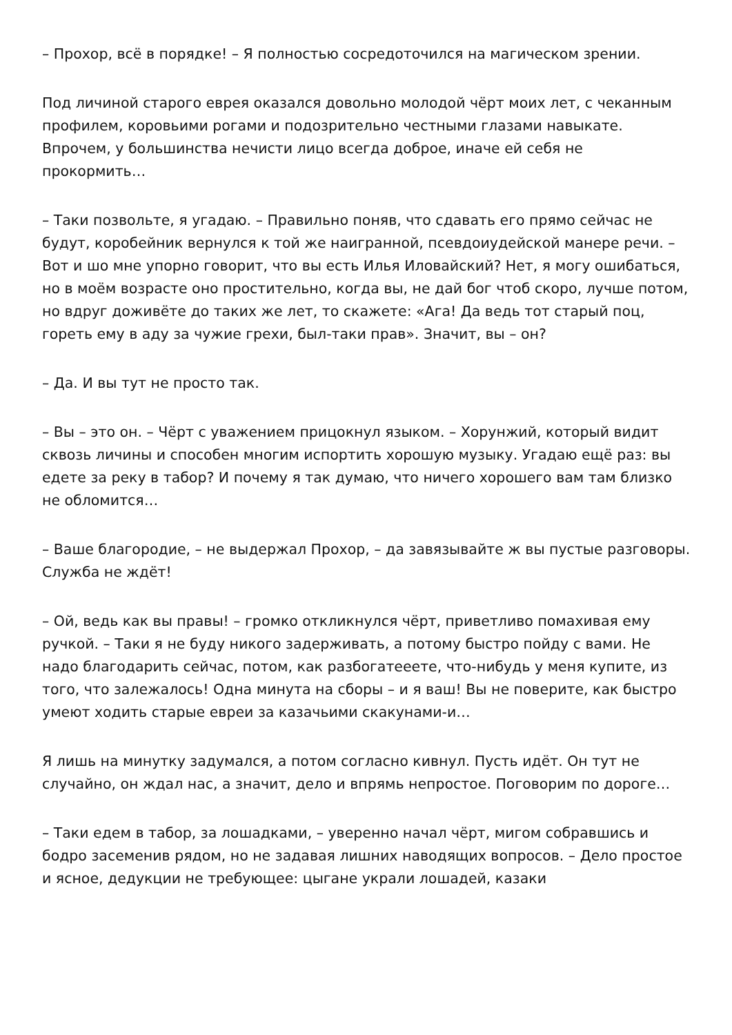– Прохор, всё в порядке! – Я полностью сосредоточился на магическом зрении.
Под личиной старого еврея оказался довольно молодой чёрт моих лет, с чеканным профилем, коровьими рогами и подозрительно честными глазами навыкате. Впрочем, у большинства нечисти лицо всегда доброе, иначе ей себя не прокормить…
– Таки позвольте, я угадаю. – Правильно поняв, что сдавать его прямо сейчас не будут, коробейник вернулся к той же наигранной, псевдоиудейской манере речи. – Вот и шо мне упорно говорит, что вы есть Илья Иловайский? Нет, я могу ошибаться, но в моём возрасте оно простительно, когда вы, не дай бог чтоб скоро, лучше потом, но вдруг доживёте до таких же лет, то скажете: «Ага! Да ведь тот старый поц, гореть ему в аду за чужие грехи, был-таки прав». Значит, вы – он?
– Да. И вы тут не просто так.
– Вы – это он. – Чёрт с уважением прицокнул языком. – Хорунжий, который видит сквозь личины и способен многим испортить хорошую музыку. Угадаю ещё раз: вы едете за реку в табор? И почему я так думаю, что ничего хорошего вам там близко не обломится…
– Ваше благородие, – не выдержал Прохор, – да завязывайте ж вы пустые разговоры. Служба не ждёт!
– Ой, ведь как вы правы! – громко откликнулся чёрт, приветливо помахивая ему ручкой. – Таки я не буду никого задерживать, а потому быстро пойду с вами. Не надо благодарить сейчас, потом, как разбогатееете, что-нибудь у меня купите, из того, что залежалось! Одна минута на сборы – и я ваш! Вы не поверите, как быстро умеют ходить старые евреи за казачьими скакунами-и…
Я лишь на минутку задумался, а потом согласно кивнул. Пусть идёт. Он тут не случайно, он ждал нас, а значит, дело и впрямь непростое. Поговорим по дороге…
– Таки едем в табор, за лошадками, – уверенно начал чёрт, мигом собравшись и бодро засеменив рядом, но не задавая лишних наводящих вопросов. – Дело простое и ясное, дедукции не требующее: цыгане украли лошадей, казаки